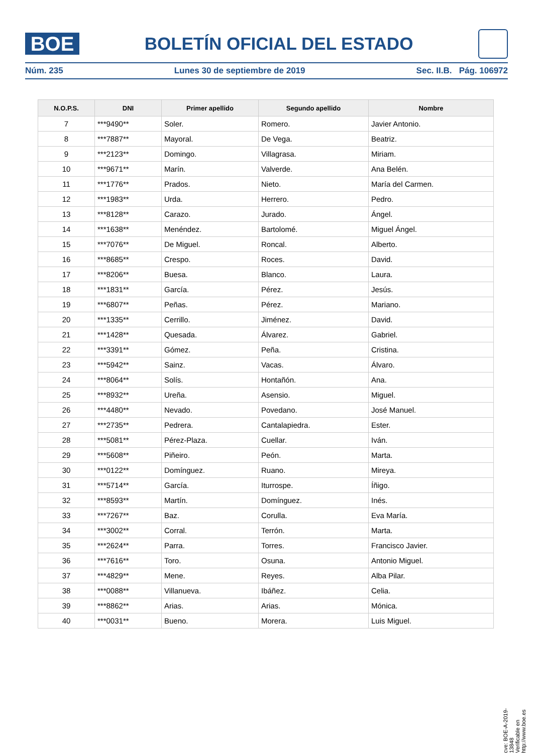BOE
BOLETÍN OFICIAL DEL ESTADO
Núm. 235 Lunes 30 de septiembre de 2019 Sec. II.B. Pág. 106972
| N.O.P.S. | DNI | Primer apellido | Segundo apellido | Nombre |
| --- | --- | --- | --- | --- |
| 7 | ***9490** | Soler. | Romero. | Javier Antonio. |
| 8 | ***7887** | Mayoral. | De Vega. | Beatriz. |
| 9 | ***2123** | Domingo. | Villagrasa. | Miriam. |
| 10 | ***9671** | Marín. | Valverde. | Ana Belén. |
| 11 | ***1776** | Prados. | Nieto. | María del Carmen. |
| 12 | ***1983** | Urda. | Herrero. | Pedro. |
| 13 | ***8128** | Carazo. | Jurado. | Ángel. |
| 14 | ***1638** | Menéndez. | Bartolomé. | Miguel Ángel. |
| 15 | ***7076** | De Miguel. | Roncal. | Alberto. |
| 16 | ***8685** | Crespo. | Roces. | David. |
| 17 | ***8206** | Buesa. | Blanco. | Laura. |
| 18 | ***1831** | García. | Pérez. | Jesús. |
| 19 | ***6807** | Peñas. | Pérez. | Mariano. |
| 20 | ***1335** | Cerrillo. | Jiménez. | David. |
| 21 | ***1428** | Quesada. | Álvarez. | Gabriel. |
| 22 | ***3391** | Gómez. | Peña. | Cristina. |
| 23 | ***5942** | Sainz. | Vacas. | Álvaro. |
| 24 | ***8064** | Solís. | Hontañón. | Ana. |
| 25 | ***8932** | Ureña. | Asensio. | Miguel. |
| 26 | ***4480** | Nevado. | Povedano. | José Manuel. |
| 27 | ***2735** | Pedrera. | Cantalapiedra. | Ester. |
| 28 | ***5081** | Pérez-Plaza. | Cuellar. | Iván. |
| 29 | ***5608** | Piñeiro. | Peón. | Marta. |
| 30 | ***0122** | Domínguez. | Ruano. | Mireya. |
| 31 | ***5714** | García. | Iturrospe. | Íñigo. |
| 32 | ***8593** | Martín. | Domínguez. | Inés. |
| 33 | ***7267** | Baz. | Corulla. | Eva María. |
| 34 | ***3002** | Corral. | Terrón. | Marta. |
| 35 | ***2624** | Parra. | Torres. | Francisco Javier. |
| 36 | ***7616** | Toro. | Osuna. | Antonio Miguel. |
| 37 | ***4829** | Mene. | Reyes. | Alba Pilar. |
| 38 | ***0088** | Villanueva. | Ibáñez. | Celia. |
| 39 | ***8862** | Arias. | Arias. | Mónica. |
| 40 | ***0031** | Bueno. | Morera. | Luis Miguel. |
cve: BOE-A-2019-13848
Verificable en http://www.boe.es